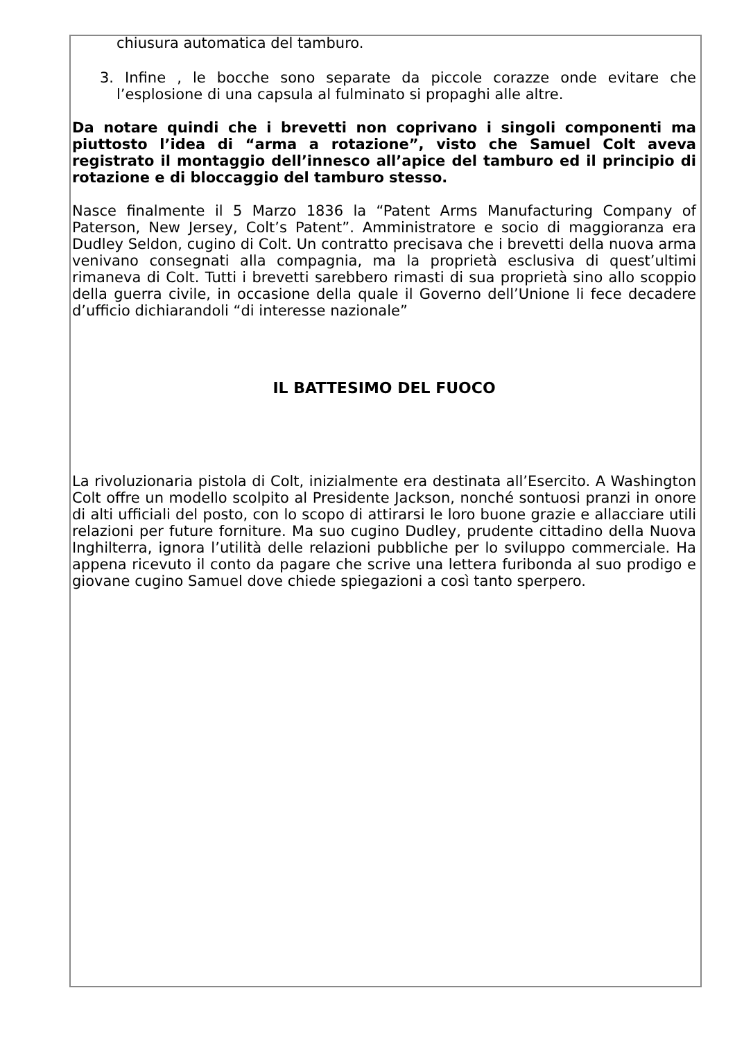chiusura automatica del tamburo.
3. Infine , le bocche sono separate da piccole corazze onde evitare che l’esplosione di una capsula al fulminato si propaghi alle altre.
Da notare quindi che i brevetti non coprivano i singoli componenti ma piuttosto l’idea di “arma a rotazione”, visto che Samuel Colt aveva registrato il montaggio dell’innesco all’apice del tamburo ed il principio di rotazione e di bloccaggio del tamburo stesso.
Nasce finalmente il 5 Marzo 1836 la “Patent Arms Manufacturing Company of Paterson, New Jersey, Colt’s Patent”. Amministratore e socio di maggioranza era Dudley Seldon, cugino di Colt. Un contratto precisava che i brevetti della nuova arma venivano consegnati alla compagnia, ma la proprietà esclusiva di quest’ultimi rimaneva di Colt. Tutti i brevetti sarebbero rimasti di sua proprietà sino allo scoppio della guerra civile, in occasione della quale il Governo dell’Unione li fece decadere d’ufficio dichiarandoli “di interesse nazionale”
IL BATTESIMO DEL FUOCO
La rivoluzionaria pistola di Colt, inizialmente era destinata all’Esercito. A Washington Colt offre un modello scolpito al Presidente Jackson, nonché sontuosi pranzi in onore di alti ufficiali del posto, con lo scopo di attirarsi le loro buone grazie e allacciare utili relazioni per future forniture. Ma suo cugino Dudley, prudente cittadino della Nuova Inghilterra, ignora l’utilità delle relazioni pubbliche per lo sviluppo commerciale. Ha appena ricevuto il conto da pagare che scrive una lettera furibonda al suo prodigo e giovane cugino Samuel dove chiede spiegazioni a così tanto sperpero.